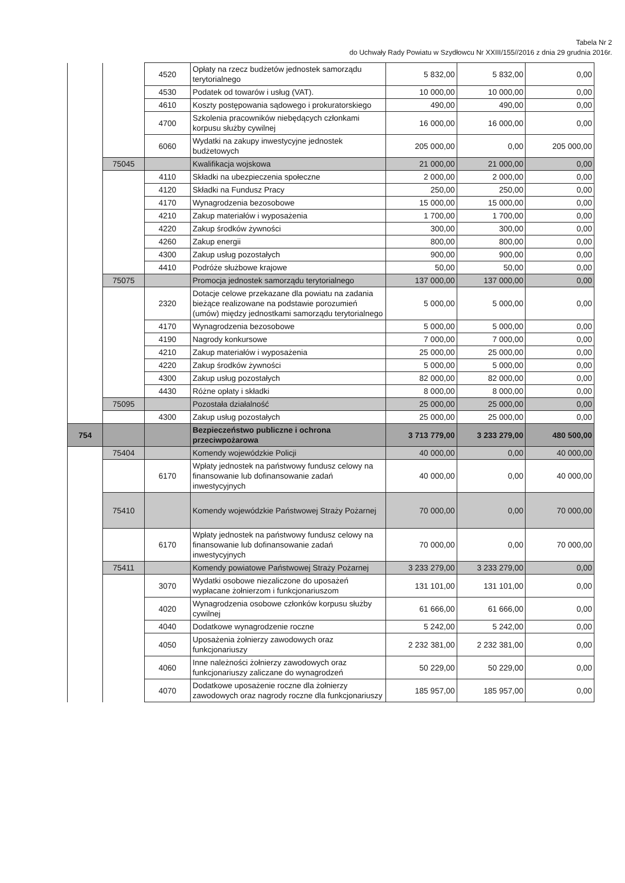Tabela Nr 2
do Uchwały Rady Powiatu w Szydłowcu Nr XXIII/155//2016 z dnia 29 grudnia 2016r.
| | | 4520 | Opłaty na rzecz budżetów jednostek samorządu terytorialnego | 5 832,00 | 5 832,00 | 0,00 |
| | | 4530 | Podatek od towarów i usług (VAT). | 10 000,00 | 10 000,00 | 0,00 |
| | | 4610 | Koszty postępowania sądowego i prokuratorskiego | 490,00 | 490,00 | 0,00 |
| | | 4700 | Szkolenia pracowników niebędących członkami korpusu służby cywilnej | 16 000,00 | 16 000,00 | 0,00 |
| | | 6060 | Wydatki na zakupy inwestycyjne jednostek budżetowych | 205 000,00 | 0,00 | 205 000,00 |
| | 75045 | | Kwalifikacja wojskowa | 21 000,00 | 21 000,00 | 0,00 |
| | | 4110 | Składki na ubezpieczenia społeczne | 2 000,00 | 2 000,00 | 0,00 |
| | | 4120 | Składki na Fundusz Pracy | 250,00 | 250,00 | 0,00 |
| | | 4170 | Wynagrodzenia bezosobowe | 15 000,00 | 15 000,00 | 0,00 |
| | | 4210 | Zakup materiałów i wyposażenia | 1 700,00 | 1 700,00 | 0,00 |
| | | 4220 | Zakup środków żywności | 300,00 | 300,00 | 0,00 |
| | | 4260 | Zakup energii | 800,00 | 800,00 | 0,00 |
| | | 4300 | Zakup usług pozostałych | 900,00 | 900,00 | 0,00 |
| | | 4410 | Podróże służbowe krajowe | 50,00 | 50,00 | 0,00 |
| | 75075 | | Promocja jednostek samorządu terytorialnego | 137 000,00 | 137 000,00 | 0,00 |
| | | 2320 | Dotacje celowe przekazane dla powiatu na zadania bieżące realizowane na podstawie porozumień (umów) między jednostkami samorządu terytorialnego | 5 000,00 | 5 000,00 | 0,00 |
| | | 4170 | Wynagrodzenia bezosobowe | 5 000,00 | 5 000,00 | 0,00 |
| | | 4190 | Nagrody konkursowe | 7 000,00 | 7 000,00 | 0,00 |
| | | 4210 | Zakup materiałów i wyposażenia | 25 000,00 | 25 000,00 | 0,00 |
| | | 4220 | Zakup środków żywności | 5 000,00 | 5 000,00 | 0,00 |
| | | 4300 | Zakup usług pozostałych | 82 000,00 | 82 000,00 | 0,00 |
| | | 4430 | Różne opłaty i składki | 8 000,00 | 8 000,00 | 0,00 |
| | 75095 | | Pozostała działalność | 25 000,00 | 25 000,00 | 0,00 |
| | | 4300 | Zakup usług pozostałych | 25 000,00 | 25 000,00 | 0,00 |
| 754 | | | Bezpieczeństwo publiczne i ochrona przeciwpożarowa | 3 713 779,00 | 3 233 279,00 | 480 500,00 |
| | 75404 | | Komendy wojewódzkie Policji | 40 000,00 | 0,00 | 40 000,00 |
| | | 6170 | Wpłaty jednostek na państwowy fundusz celowy na finansowanie lub dofinansowanie zadań inwestycyjnych | 40 000,00 | 0,00 | 40 000,00 |
| | 75410 | | Komendy wojewódzkie Państwowej Straży Pożarnej | 70 000,00 | 0,00 | 70 000,00 |
| | | 6170 | Wpłaty jednostek na państwowy fundusz celowy na finansowanie lub dofinansowanie zadań inwestycyjnych | 70 000,00 | 0,00 | 70 000,00 |
| | 75411 | | Komendy powiatowe Państwowej Straży Pożarnej | 3 233 279,00 | 3 233 279,00 | 0,00 |
| | | 3070 | Wydatki osobowe niezaliczone do uposażeń wypłacane żołnierzom i funkcjonariuszom | 131 101,00 | 131 101,00 | 0,00 |
| | | 4020 | Wynagrodzenia osobowe członków korpusu służby cywilnej | 61 666,00 | 61 666,00 | 0,00 |
| | | 4040 | Dodatkowe wynagrodzenie roczne | 5 242,00 | 5 242,00 | 0,00 |
| | | 4050 | Uposażenia żołnierzy zawodowych oraz funkcjonariuszy | 2 232 381,00 | 2 232 381,00 | 0,00 |
| | | 4060 | Inne należności żołnierzy zawodowych oraz funkcjonariuszy zaliczane do wynagrodzeń | 50 229,00 | 50 229,00 | 0,00 |
| | | 4070 | Dodatkowe uposażenie roczne dla żołnierzy zawodowych oraz nagrody roczne dla funkcjonariuszy | 185 957,00 | 185 957,00 | 0,00 |